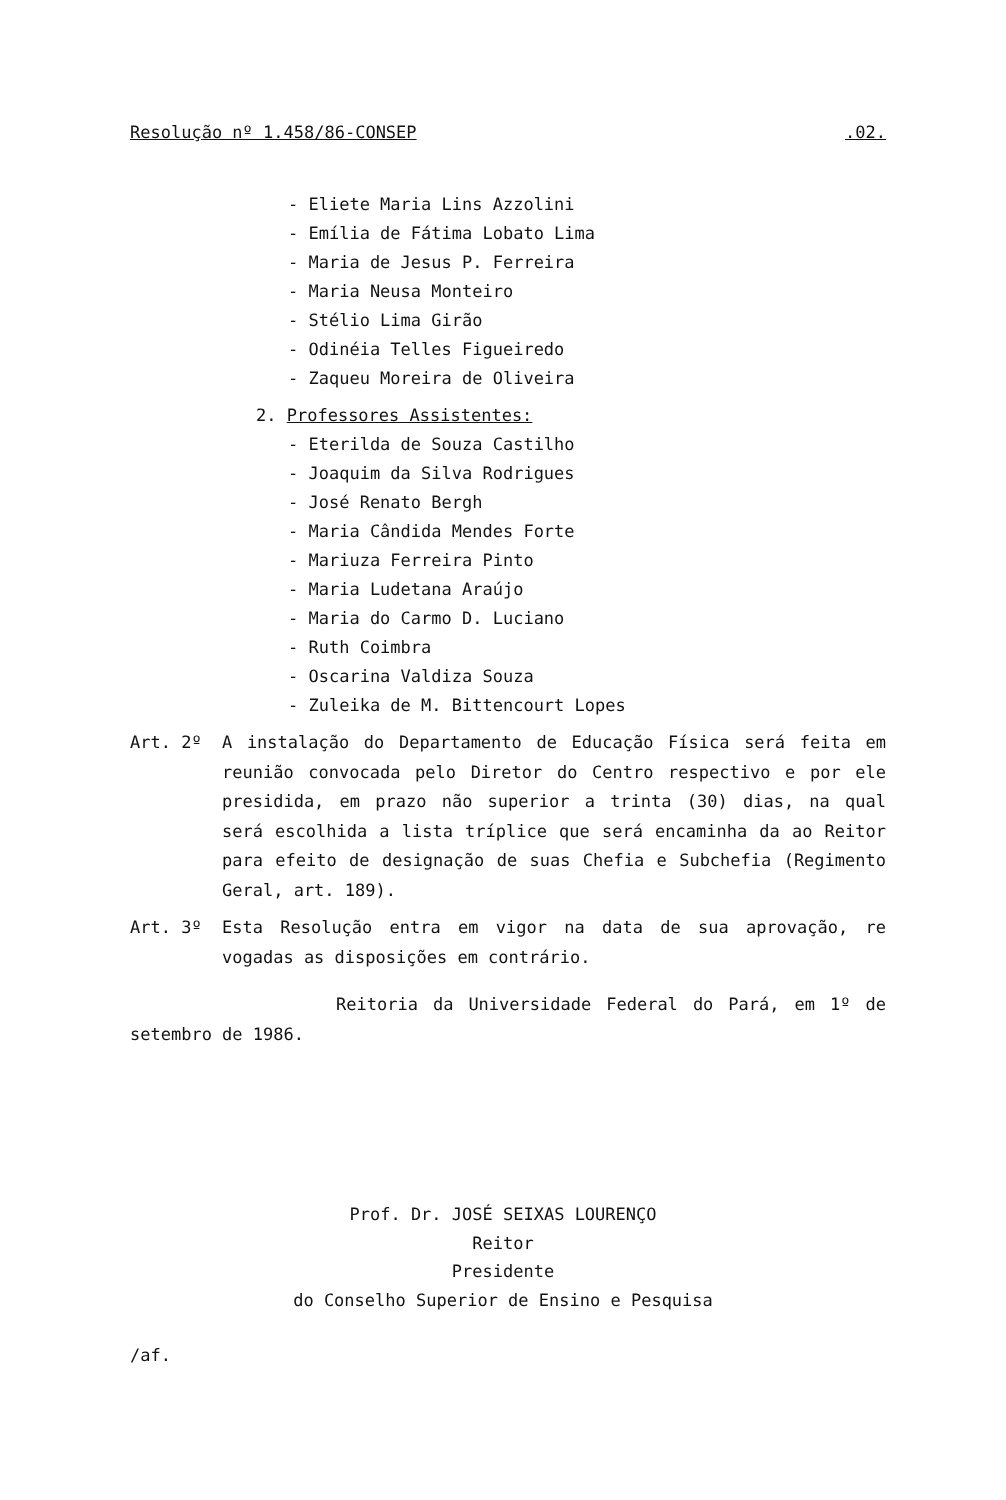Resolução nº 1.458/86-CONSEP.02.
- Eliete Maria Lins Azzolini
- Emília de Fátima Lobato Lima
- Maria de Jesus P. Ferreira
- Maria Neusa Monteiro
- Stélio Lima Girão
- Odinéia Telles Figueiredo
- Zaqueu Moreira de Oliveira
2. Professores Assistentes:
- Eterilda de Souza Castilho
- Joaquim da Silva Rodrigues
- José Renato Bergh
- Maria Cândida Mendes Forte
- Mariuza Ferreira Pinto
- Maria Ludetana Araújo
- Maria do Carmo D. Luciano
- Ruth Coimbra
- Oscarina Valdiza Souza
- Zuleika de M. Bittencourt Lopes
Art. 2º A instalação do Departamento de Educação Física será feita em reunião convocada pelo Diretor do Centro respectivo e por ele presidida, em prazo não superior a trinta (30) dias, na qual será escolhida a lista tríplice que será encaminha da ao Reitor para efeito de designação de suas Chefia e Subchefia (Regimento Geral, art. 189).
Art. 3º Esta Resolução entra em vigor na data de sua aprovação, re vogadas as disposições em contrário.
Reitoria da Universidade Federal do Pará, em 1º de setembro de 1986.
Prof. Dr. JOSÉ SEIXAS LOURENÇO
Reitor
Presidente
do Conselho Superior de Ensino e Pesquisa
/af.